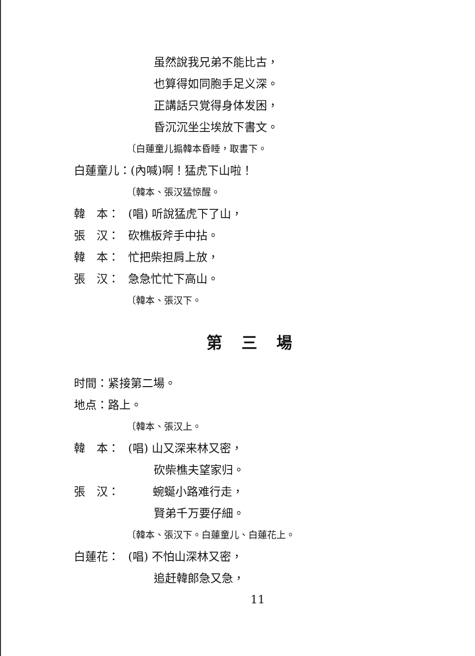虽然說我兄弟不能比古，
也算得如同胞手足义深。
正講話只覚得身体发困，
昏沉沉坐尘埃放下書文。
〔白蓮童儿搧韓本昏睡，取書下。
白蓮童儿：(內喊)啊！猛虎下山啦！
〔韓本、張汉猛惊醒。
韓　本： (唱) 听說猛虎下了山，
張　汉： 砍樵板斧手中拈。
韓　本： 忙把柴担肩上放，
張　汉： 急急忙忙下高山。
〔韓本、張汉下。
第 三 場
时間：紧接第二場。
地点：路上。
〔韓本、張汉上。
韓　本： (唱) 山又深来林又密，
砍柴樵夫望家归。
張　汉： 蜿蜒小路难行走，
賢弟千万要仔細。
〔韓本、張汉下。白蓮童儿、白蓮花上。
白蓮花： (唱) 不怕山深林又密，
追赶韓郎急又急，
11